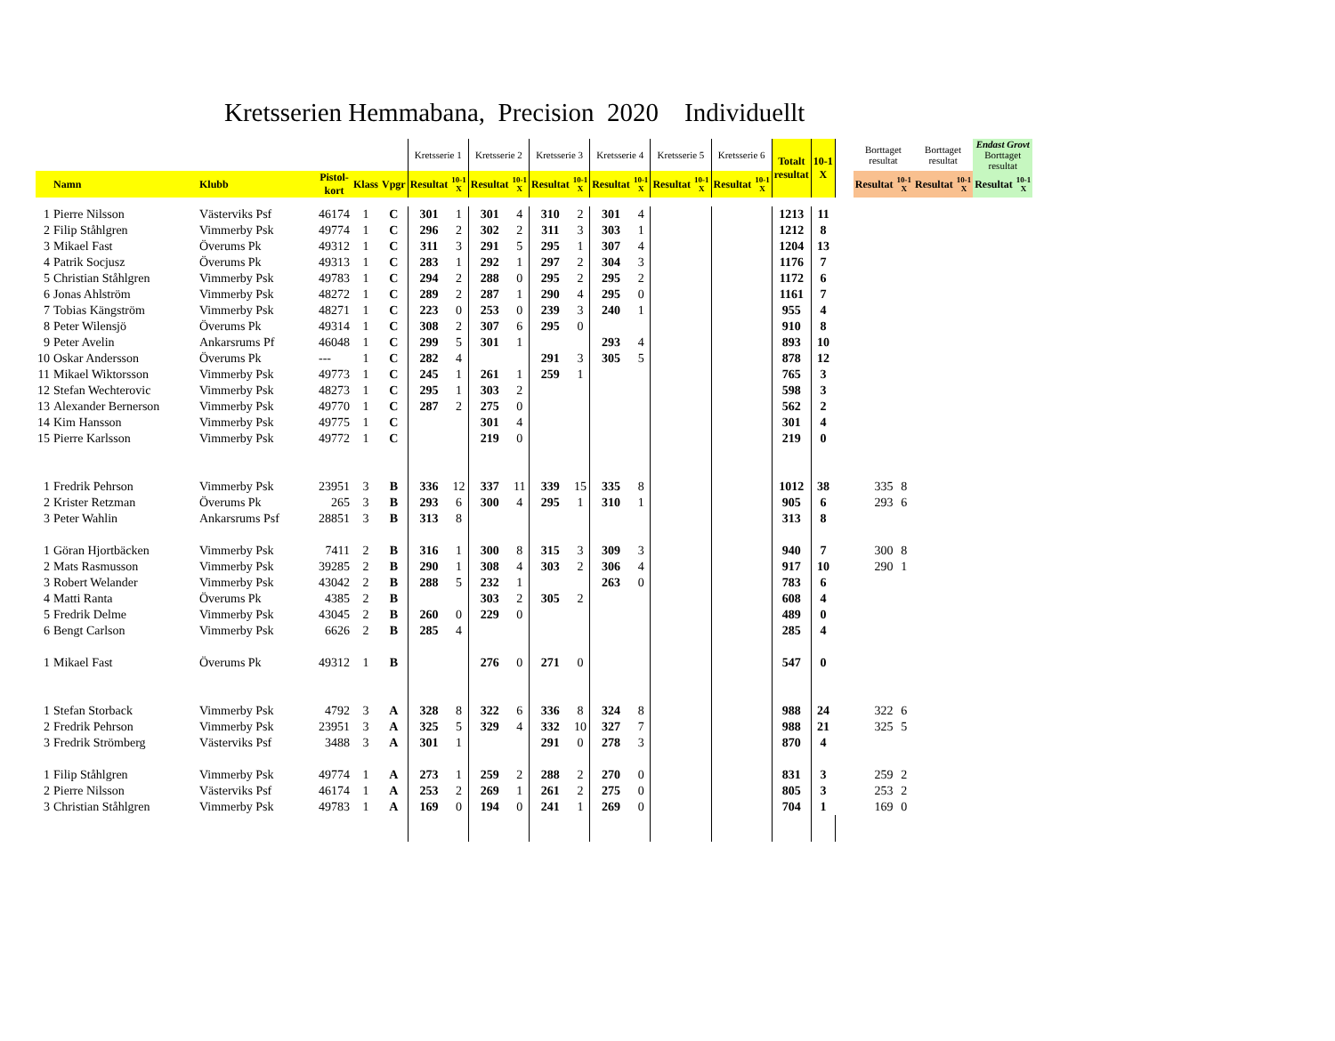Kretsserien Hemmabana, Precision 2020 Individuellt
| | | | | | | Kretsserie 1 | | Kretsserie 2 | | Kretsserie 3 | | Kretsserie 4 | | Kretsserie 5 | | Kretsserie 6 | | Totalt resultat | 10-1 X | | Borttaget resultat | | Borttaget resultat | | Endast Grovt Borttaget resultat | |
| --- | --- | --- | --- | --- | --- | --- | --- | --- | --- | --- | --- | --- | --- | --- | --- | --- | --- | --- | --- | --- | --- | --- | --- | --- | --- | --- |
| | Namn | Klubb | Pistol- kort | Klass | Vpgr | Resultat | 10-1 X | Resultat | 10-1 X | Resultat | 10-1 X | Resultat | 10-1 X | Resultat | 10-1 X | Resultat | 10-1 X | | | | Resultat | 10-1 X | Resultat | 10-1 X | Resultat | 10-1 X |
| 1 | Pierre Nilsson | Västerviks Psf | 46174 | 1 | C | 301 | 1 | 301 | 4 | 310 | 2 | 301 | 4 | | | | | 1213 | 11 | | | | | | | |
| 2 | Filip Ståhlgren | Vimmerby Psk | 49774 | 1 | C | 296 | 2 | 302 | 2 | 311 | 3 | 303 | 1 | | | | | 1212 | 8 | | | | | | | |
| 3 | Mikael Fast | Överums Pk | 49312 | 1 | C | 311 | 3 | 291 | 5 | 295 | 1 | 307 | 4 | | | | | 1204 | 13 | | | | | | | |
| 4 | Patrik Socjusz | Överums Pk | 49313 | 1 | C | 283 | 1 | 292 | 1 | 297 | 2 | 304 | 3 | | | | | 1176 | 7 | | | | | | | |
| 5 | Christian Ståhlgren | Vimmerby Psk | 49783 | 1 | C | 294 | 2 | 288 | 0 | 295 | 2 | 295 | 2 | | | | | 1172 | 6 | | | | | | | |
| 6 | Jonas Ahlström | Vimmerby Psk | 48272 | 1 | C | 289 | 2 | 287 | 1 | 290 | 4 | 295 | 0 | | | | | 1161 | 7 | | | | | | | |
| 7 | Tobias Kängström | Vimmerby Psk | 48271 | 1 | C | 223 | 0 | 253 | 0 | 239 | 3 | 240 | 1 | | | | | 955 | 4 | | | | | | | |
| 8 | Peter Wilensjö | Överums Pk | 49314 | 1 | C | 308 | 2 | 307 | 6 | 295 | 0 | | | | | | | 910 | 8 | | | | | | | |
| 9 | Peter Avelin | Ankarsrums Pf | 46048 | 1 | C | 299 | 5 | 301 | 1 | | | 293 | 4 | | | | | 893 | 10 | | | | | | | |
| 10 | Oskar Andersson | Överums Pk | --- | 1 | C | 282 | 4 | | | 291 | 3 | 305 | 5 | | | | | 878 | 12 | | | | | | | |
| 11 | Mikael Wiktorsson | Vimmerby Psk | 49773 | 1 | C | 245 | 1 | 261 | 1 | 259 | 1 | | | | | | | 765 | 3 | | | | | | | |
| 12 | Stefan Wechterovic | Vimmerby Psk | 48273 | 1 | C | 295 | 1 | 303 | 2 | | | | | | | | | 598 | 3 | | | | | | | |
| 13 | Alexander Bernerson | Vimmerby Psk | 49770 | 1 | C | 287 | 2 | 275 | 0 | | | | | | | | | 562 | 2 | | | | | | | |
| 14 | Kim Hansson | Vimmerby Psk | 49775 | 1 | C | | | 301 | 4 | | | | | | | | | 301 | 4 | | | | | | | |
| 15 | Pierre Karlsson | Vimmerby Psk | 49772 | 1 | C | | | 219 | 0 | | | | | | | | | 219 | 0 | | | | | | | |
| 1 | Fredrik Pehrson | Vimmerby Psk | 23951 | 3 | B | 336 | 12 | 337 | 11 | 339 | 15 | 335 | 8 | | | | | 1012 | 38 | | 335 | 8 | | | | |
| 2 | Krister Retzman | Överums Pk | 265 | 3 | B | 293 | 6 | 300 | 4 | 295 | 1 | 310 | 1 | | | | | 905 | 6 | | 293 | 6 | | | | |
| 3 | Peter Wahlin | Ankarsrums Psf | 28851 | 3 | B | 313 | 8 | | | | | | | | | | | 313 | 8 | | | | | | | |
| 1 | Göran Hjortbäcken | Vimmerby Psk | 7411 | 2 | B | 316 | 1 | 300 | 8 | 315 | 3 | 309 | 3 | | | | | 940 | 7 | | 300 | 8 | | | | |
| 2 | Mats Rasmusson | Vimmerby Psk | 39285 | 2 | B | 290 | 1 | 308 | 4 | 303 | 2 | 306 | 4 | | | | | 917 | 10 | | 290 | 1 | | | | |
| 3 | Robert Welander | Vimmerby Psk | 43042 | 2 | B | 288 | 5 | 232 | 1 | | | 263 | 0 | | | | | 783 | 6 | | | | | | | |
| 4 | Matti Ranta | Överums Pk | 4385 | 2 | B | | | 303 | 2 | 305 | 2 | | | | | | | 608 | 4 | | | | | | | |
| 5 | Fredrik Delme | Vimmerby Psk | 43045 | 2 | B | 260 | 0 | 229 | 0 | | | | | | | | | 489 | 0 | | | | | | | |
| 6 | Bengt Carlson | Vimmerby Psk | 6626 | 2 | B | 285 | 4 | | | | | | | | | | | 285 | 4 | | | | | | | |
| 1 | Mikael Fast | Överums Pk | 49312 | 1 | B | | | 276 | 0 | 271 | 0 | | | | | | | 547 | 0 | | | | | | | |
| 1 | Stefan Storback | Vimmerby Psk | 4792 | 3 | A | 328 | 8 | 322 | 6 | 336 | 8 | 324 | 8 | | | | | 988 | 24 | | 322 | 6 | | | | |
| 2 | Fredrik Pehrson | Vimmerby Psk | 23951 | 3 | A | 325 | 5 | 329 | 4 | 332 | 10 | 327 | 7 | | | | | 988 | 21 | | 325 | 5 | | | | |
| 3 | Fredrik Strömberg | Västerviks Psf | 3488 | 3 | A | 301 | 1 | | | 291 | 0 | 278 | 3 | | | | | 870 | 4 | | | | | | | |
| 1 | Filip Ståhlgren | Vimmerby Psk | 49774 | 1 | A | 273 | 1 | 259 | 2 | 288 | 2 | 270 | 0 | | | | | 831 | 3 | | 259 | 2 | | | | |
| 2 | Pierre Nilsson | Västerviks Psf | 46174 | 1 | A | 253 | 2 | 269 | 1 | 261 | 2 | 275 | 0 | | | | | 805 | 3 | | 253 | 2 | | | | |
| 3 | Christian Ståhlgren | Vimmerby Psk | 49783 | 1 | A | 169 | 0 | 194 | 0 | 241 | 1 | 269 | 0 | | | | | 704 | 1 | | 169 | 0 | | | | |